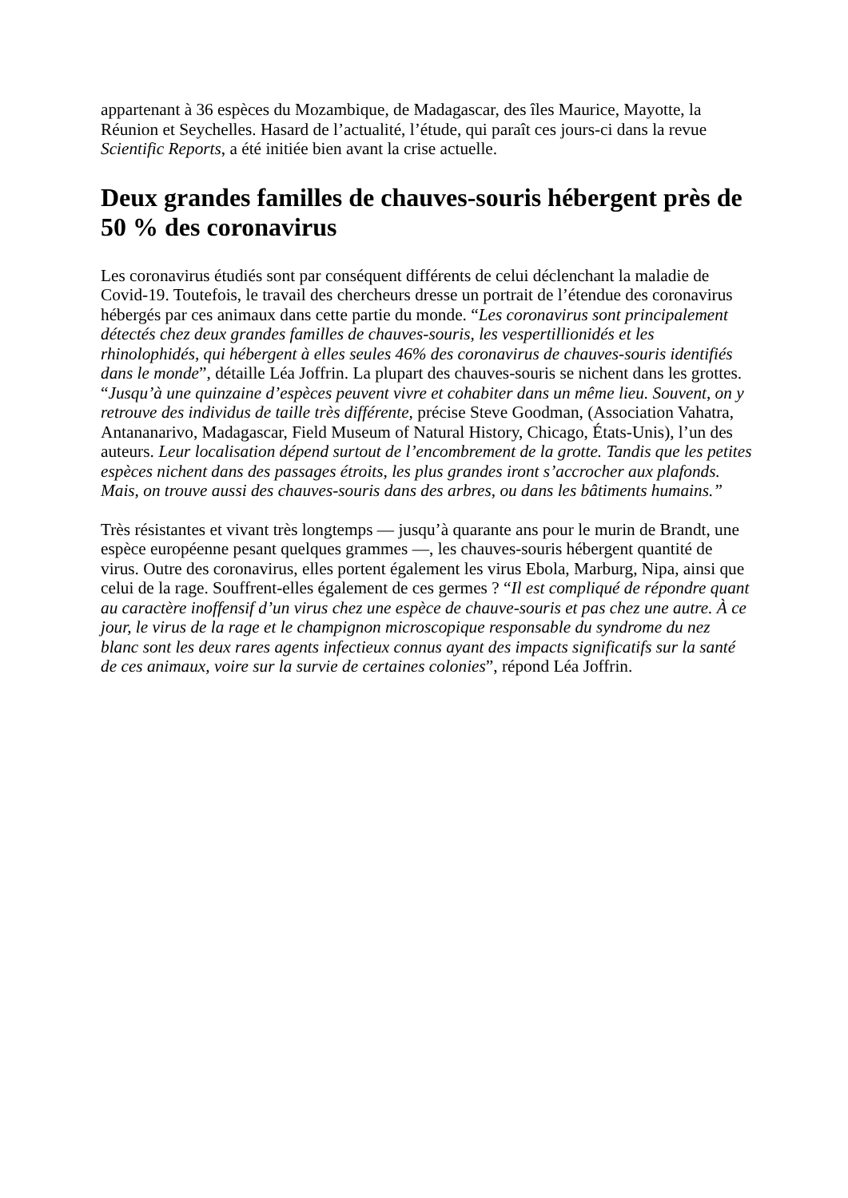appartenant à 36 espèces du Mozambique, de Madagascar, des îles Maurice, Mayotte, la Réunion et Seychelles. Hasard de l’actualité, l’étude, qui paraît ces jours-ci dans la revue Scientific Reports, a été initiée bien avant la crise actuelle.
Deux grandes familles de chauves-souris hébergent près de 50 % des coronavirus
Les coronavirus étudiés sont par conséquent différents de celui déclenchant la maladie de Covid-19. Toutefois, le travail des chercheurs dresse un portrait de l’étendue des coronavirus hébergés par ces animaux dans cette partie du monde. “Les coronavirus sont principalement détectés chez deux grandes familles de chauves-souris, les vespertillionidés et les rhinolophidés, qui hébergent à elles seules 46% des coronavirus de chauves-souris identifiés dans le monde”, détaille Léa Joffrin. La plupart des chauves-souris se nichent dans les grottes. “Jusqu’à une quinzaine d’espèces peuvent vivre et cohabiter dans un même lieu. Souvent, on y retrouve des individus de taille très différente, précise Steve Goodman, (Association Vahatra, Antananarivo, Madagascar, Field Museum of Natural History, Chicago, États-Unis), l’un des auteurs. Leur localisation dépend surtout de l’encombrement de la grotte. Tandis que les petites espèces nichent dans des passages étroits, les plus grandes iront s’accrocher aux plafonds. Mais, on trouve aussi des chauves-souris dans des arbres, ou dans les bâtiments humains.”
Très résistantes et vivant très longtemps — jusqu’à quarante ans pour le murin de Brandt, une espèce européenne pesant quelques grammes —, les chauves-souris hébergent quantité de virus. Outre des coronavirus, elles portent également les virus Ebola, Marburg, Nipa, ainsi que celui de la rage. Souffrent-elles également de ces germes ? “Il est compliqué de répondre quant au caractère inoffensif d’un virus chez une espèce de chauve-souris et pas chez une autre. À ce jour, le virus de la rage et le champignon microscopique responsable du syndrome du nez blanc sont les deux rares agents infectieux connus ayant des impacts significatifs sur la santé de ces animaux, voire sur la survie de certaines colonies”, répond Léa Joffrin.